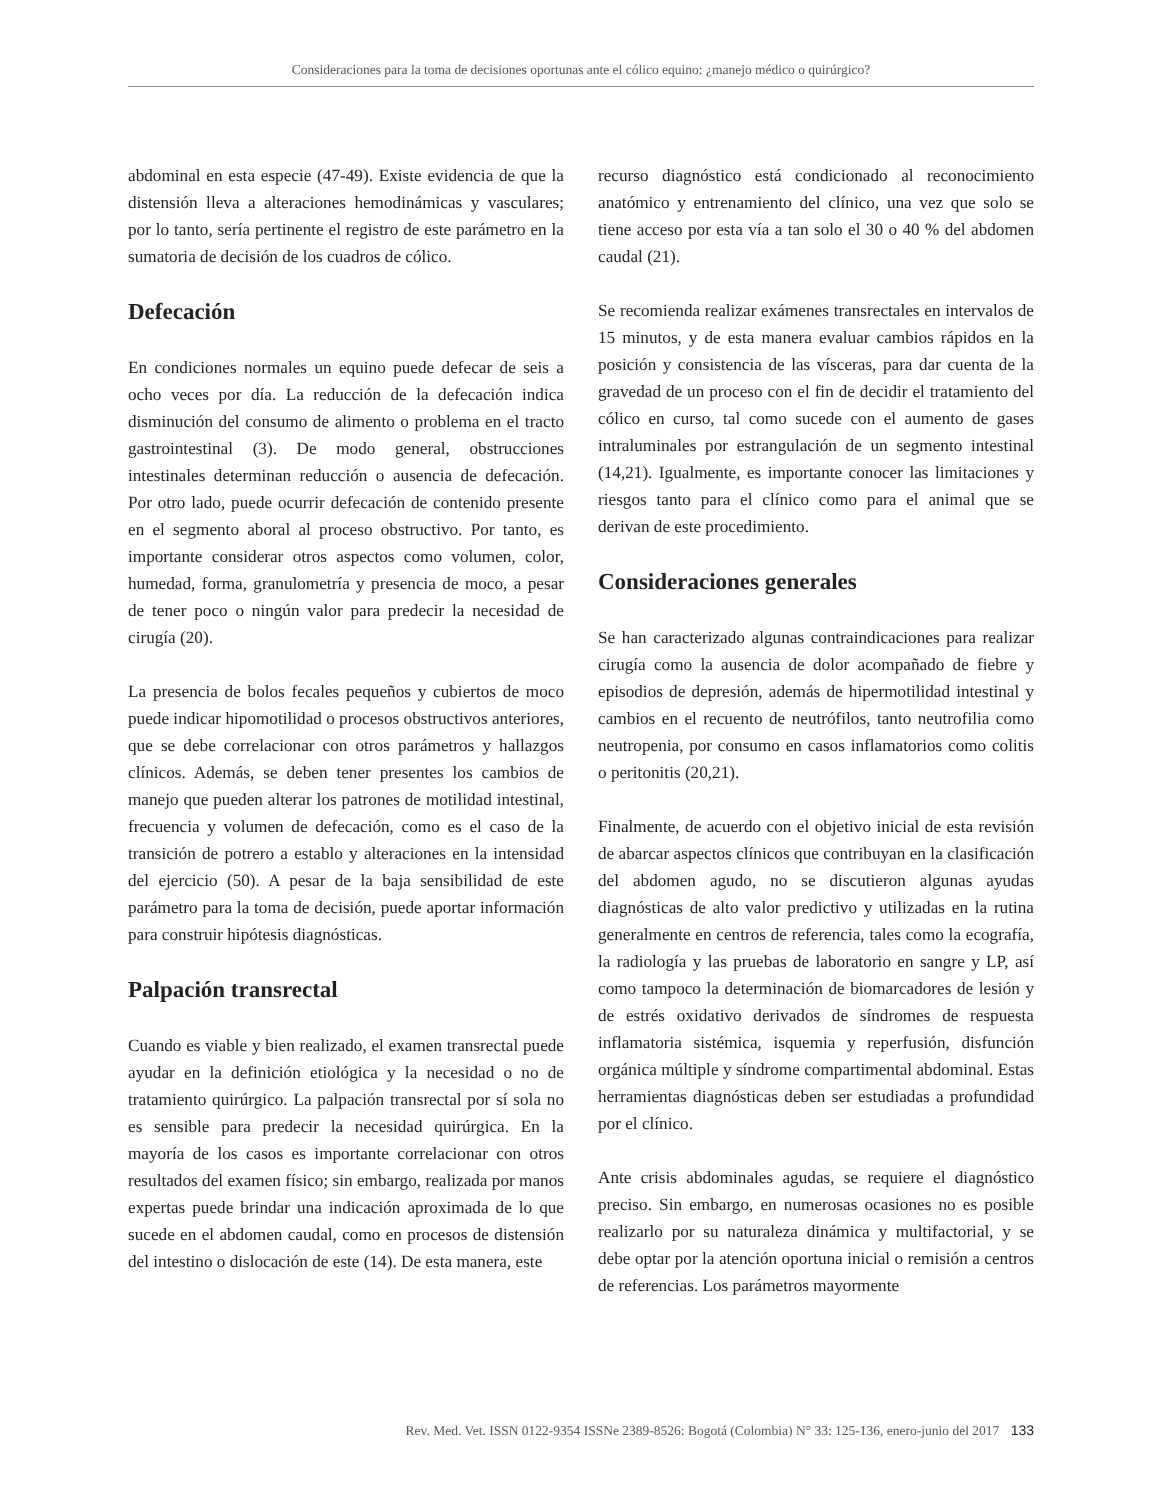Consideraciones para la toma de decisiones oportunas ante el cólico equino: ¿manejo médico o quirúrgico?
abdominal en esta especie (47-49). Existe evidencia de que la distensión lleva a alteraciones hemodinámicas y vasculares; por lo tanto, sería pertinente el registro de este parámetro en la sumatoria de decisión de los cuadros de cólico.
Defecación
En condiciones normales un equino puede defecar de seis a ocho veces por día. La reducción de la defecación indica disminución del consumo de alimento o problema en el tracto gastrointestinal (3). De modo general, obstrucciones intestinales determinan reducción o ausencia de defecación. Por otro lado, puede ocurrir defecación de contenido presente en el segmento aboral al proceso obstructivo. Por tanto, es importante considerar otros aspectos como volumen, color, humedad, forma, granulometría y presencia de moco, a pesar de tener poco o ningún valor para predecir la necesidad de cirugía (20).
La presencia de bolos fecales pequeños y cubiertos de moco puede indicar hipomotilidad o procesos obstructivos anteriores, que se debe correlacionar con otros parámetros y hallazgos clínicos. Además, se deben tener presentes los cambios de manejo que pueden alterar los patrones de motilidad intestinal, frecuencia y volumen de defecación, como es el caso de la transición de potrero a establo y alteraciones en la intensidad del ejercicio (50). A pesar de la baja sensibilidad de este parámetro para la toma de decisión, puede aportar información para construir hipótesis diagnósticas.
Palpación transrectal
Cuando es viable y bien realizado, el examen transrectal puede ayudar en la definición etiológica y la necesidad o no de tratamiento quirúrgico. La palpación transrectal por sí sola no es sensible para predecir la necesidad quirúrgica. En la mayoría de los casos es importante correlacionar con otros resultados del examen físico; sin embargo, realizada por manos expertas puede brindar una indicación aproximada de lo que sucede en el abdomen caudal, como en procesos de distensión del intestino o dislocación de este (14). De esta manera, este
recurso diagnóstico está condicionado al reconocimiento anatómico y entrenamiento del clínico, una vez que solo se tiene acceso por esta vía a tan solo el 30 o 40 % del abdomen caudal (21).
Se recomienda realizar exámenes transrectales en intervalos de 15 minutos, y de esta manera evaluar cambios rápidos en la posición y consistencia de las vísceras, para dar cuenta de la gravedad de un proceso con el fin de decidir el tratamiento del cólico en curso, tal como sucede con el aumento de gases intraluminales por estrangulación de un segmento intestinal (14,21). Igualmente, es importante conocer las limitaciones y riesgos tanto para el clínico como para el animal que se derivan de este procedimiento.
Consideraciones generales
Se han caracterizado algunas contraindicaciones para realizar cirugía como la ausencia de dolor acompañado de fiebre y episodios de depresión, además de hipermotilidad intestinal y cambios en el recuento de neutrófilos, tanto neutrofilia como neutropenia, por consumo en casos inflamatorios como colitis o peritonitis (20,21).
Finalmente, de acuerdo con el objetivo inicial de esta revisión de abarcar aspectos clínicos que contribuyan en la clasificación del abdomen agudo, no se discutieron algunas ayudas diagnósticas de alto valor predictivo y utilizadas en la rutina generalmente en centros de referencia, tales como la ecografía, la radiología y las pruebas de laboratorio en sangre y LP, así como tampoco la determinación de biomarcadores de lesión y de estrés oxidativo derivados de síndromes de respuesta inflamatoria sistémica, isquemia y reperfusión, disfunción orgánica múltiple y síndrome compartimental abdominal. Estas herramientas diagnósticas deben ser estudiadas a profundidad por el clínico.
Ante crisis abdominales agudas, se requiere el diagnóstico preciso. Sin embargo, en numerosas ocasiones no es posible realizarlo por su naturaleza dinámica y multifactorial, y se debe optar por la atención oportuna inicial o remisión a centros de referencias. Los parámetros mayormente
Rev. Med. Vet. ISSN 0122-9354 ISSNe 2389-8526: Bogotá (Colombia) N° 33: 125-136, enero-junio del 2017 133